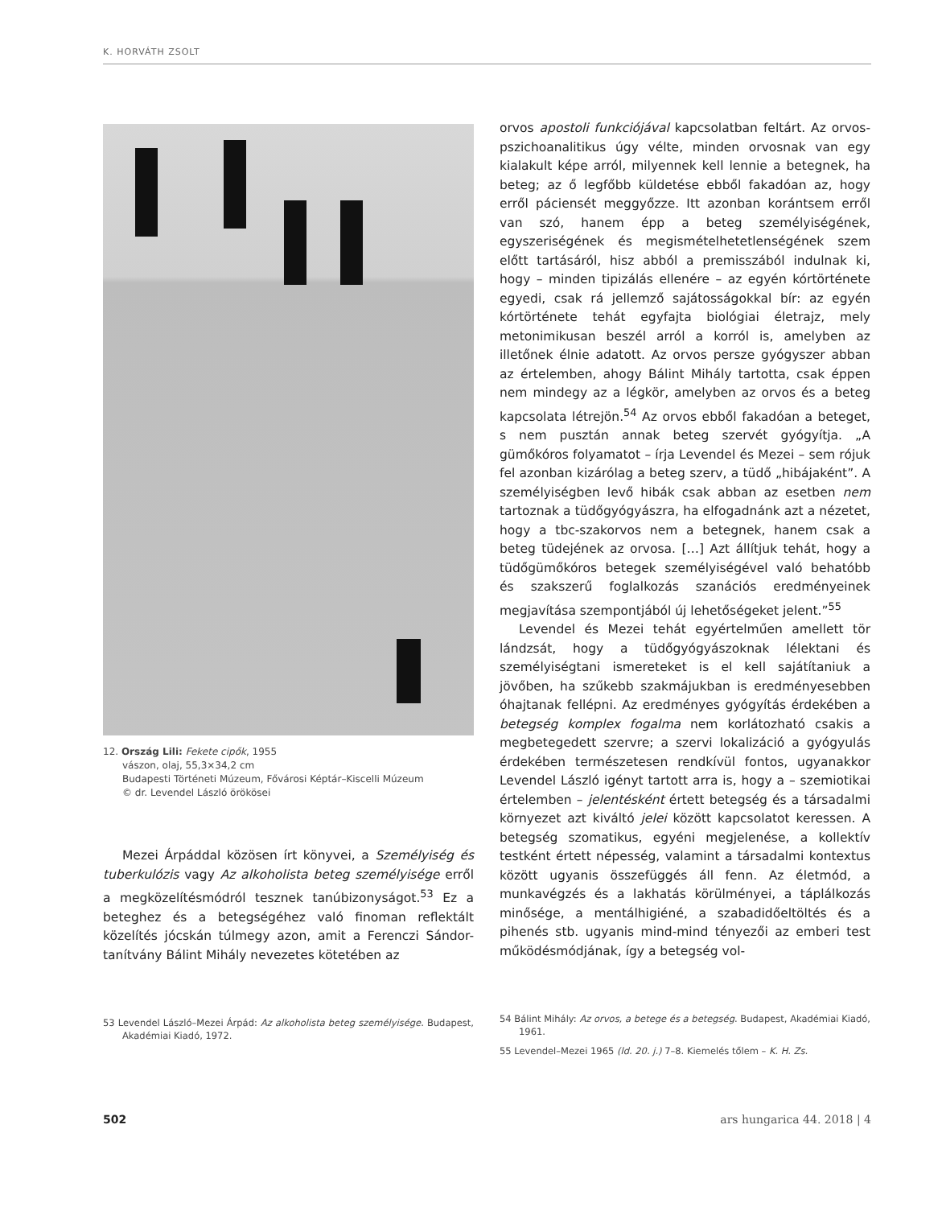K. HORVÁTH ZSOLT
12. Ország Lili: Fekete cipők, 1955
vászon, olaj, 55,3×34,2 cm
Budapesti Történeti Múzeum, Fővárosi Képtár–Kiscelli Múzeum
© dr. Levendel László örökösei
Mezei Árpáddal közösen írt könyvei, a Személyiség és tuberkulózis vagy Az alkoholista beteg személyisége erről a megközelítésmódról tesznek tanúbizonyságot.<sup>53</sup> Ez a beteghez és a betegségéhez való finoman reflektált közelítés jócskán túlmegy azon, amit a Ferenczi Sándor-tanítvány Bálint Mihály nevezetes kötetében az
53 Levendel László–Mezei Árpád: Az alkoholista beteg személyisége. Budapest, Akadémiai Kiadó, 1972.
orvos apostoli funkciójával kapcsolatban feltárt. Az orvos-pszichoanalitikus úgy vélte, minden orvosnak van egy kialakult képe arról, milyennek kell lennie a betegnek, ha beteg; az ő legfőbb küldetése ebből fakadóan az, hogy erről páciensét meggyőzze. Itt azonban korántsem erről van szó, hanem épp a beteg személyiségének, egyszeriségének és megismételhetetlenségének szem előtt tartásáról, hisz abból a premisszából indulnak ki, hogy – minden tipizálás ellenére – az egyén kórtörténete egyedi, csak rá jellemző sajátosságokkal bír: az egyén kórtörténete tehát egyfajta biológiai életrajz, mely metonimikusan beszél arról a korról is, amelyben az illetőnek élnie adatott. Az orvos persze gyógyszer abban az értelemben, ahogy Bálint Mihály tartotta, csak éppen nem mindegy az a légkör, amelyben az orvos és a beteg kapcsolata létrejön.<sup>54</sup> Az orvos ebből fakadóan a beteget, s nem pusztán annak beteg szervét gyógyítja. „A gümőkóros folyamatot – írja Levendel és Mezei – sem rójuk fel azonban kizárólag a beteg szerv, a tüdő „hibájaként”. A személyiségben levő hibák csak abban az esetben nem tartoznak a tüdőgyógyászra, ha elfogadnánk azt a nézetet, hogy a tbc-szakorvos nem a betegnek, hanem csak a beteg tüdejének az orvosa. […] Azt állítjuk tehát, hogy a tüdőgümőkóros betegek személyiségével való behatóbb és szakszerű foglalkozás szanációs eredményeinek megjavítása szempontjából új lehetőségeket jelent.”<sup>55</sup>
Levendel és Mezei tehát egyértelműen amellett tör lándzsát, hogy a tüdőgyógyászoknak lélektani és személyiségtani ismereteket is el kell sajátítaniuk a jövőben, ha szűkebb szakmájukban is eredményesebben óhajtanak fellépni. Az eredményes gyógyítás érdekében a betegség komplex fogalma nem korlátozható csakis a megbetegedett szervre; a szervi lokalizáció a gyógyulás érdekében természetesen rendkívül fontos, ugyanakkor Levendel László igényt tartott arra is, hogy a – szemiotikai értelemben – jelentésként értett betegség és a társadalmi környezet azt kiváltó jelei között kapcsolatot keressen. A betegség szomatikus, egyéni megjelenése, a kollektív testként értett népesség, valamint a társadalmi kontextus között ugyanis összefüggés áll fenn. Az életmód, a munkavégzés és a lakhatás körülményei, a táplálkozás minősége, a mentálhigiéné, a szabadidőeltöltés és a pihenés stb. ugyanis mind-mind tényezői az emberi test működésmódjának, így a betegség vol-
54 Bálint Mihály: Az orvos, a betege és a betegség. Budapest, Akadémiai Kiadó, 1961.
55 Levendel–Mezei 1965 (ld. 20. j.) 7–8. Kiemelés tőlem – K. H. Zs.
502 ars hungarica 44. 2018 | 4